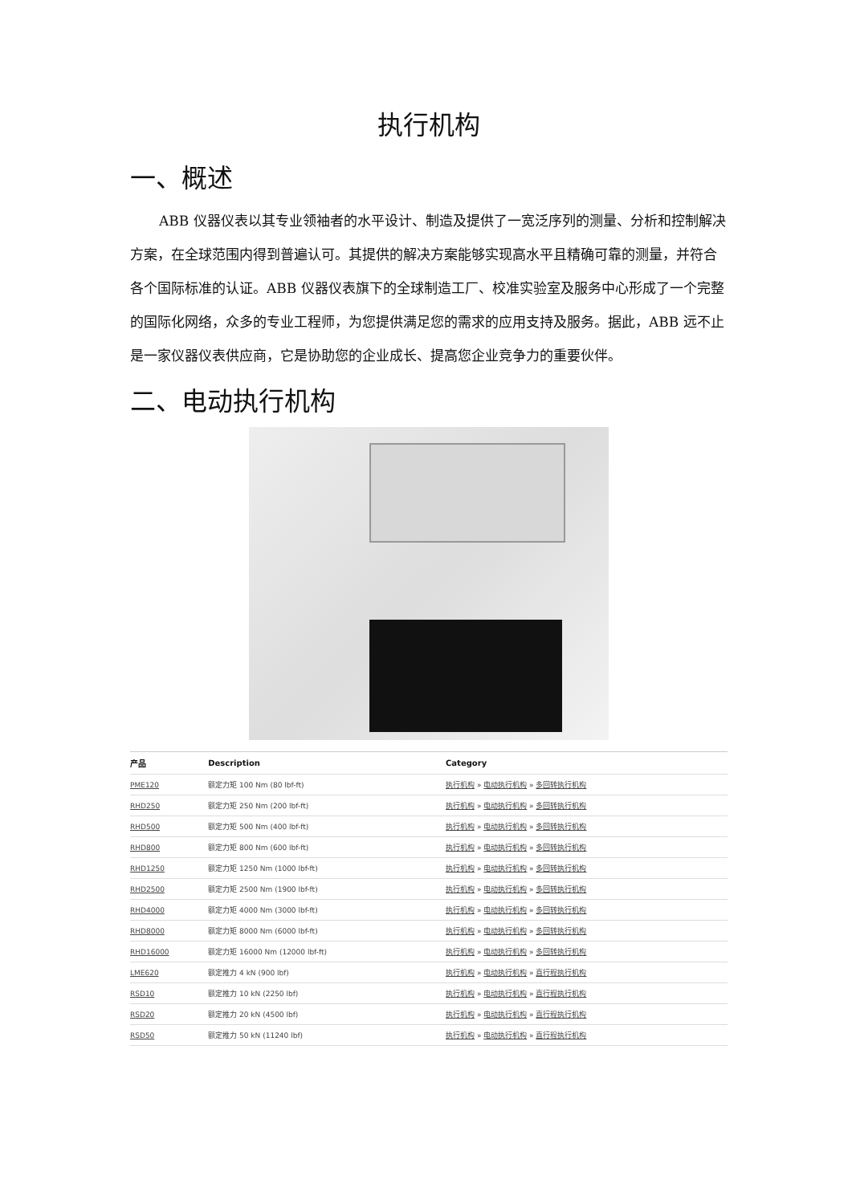执行机构
一、概述
ABB 仪器仪表以其专业领袖者的水平设计、制造及提供了一宽泛序列的测量、分析和控制解决方案，在全球范围内得到普遍认可。其提供的解决方案能够实现高水平且精确可靠的测量，并符合各个国际标准的认证。ABB 仪器仪表旗下的全球制造工厂、校准实验室及服务中心形成了一个完整的国际化网络，众多的专业工程师，为您提供满足您的需求的应用支持及服务。据此，ABB 远不止是一家仪器仪表供应商，它是协助您的企业成长、提高您企业竞争力的重要伙伴。
二、电动执行机构
| 产品 | Description | Category |
| --- | --- | --- |
| PME120 | 额定力矩 100 Nm (80 lbf-ft) | 执行机构 » 电动执行机构 » 多回转执行机构 |
| RHD250 | 额定力矩 250 Nm (200 lbf-ft) | 执行机构 » 电动执行机构 » 多回转执行机构 |
| RHD500 | 额定力矩 500 Nm (400 lbf-ft) | 执行机构 » 电动执行机构 » 多回转执行机构 |
| RHD800 | 额定力矩 800 Nm (600 lbf-ft) | 执行机构 » 电动执行机构 » 多回转执行机构 |
| RHD1250 | 额定力矩 1250 Nm (1000 lbf-ft) | 执行机构 » 电动执行机构 » 多回转执行机构 |
| RHD2500 | 额定力矩 2500 Nm (1900 lbf-ft) | 执行机构 » 电动执行机构 » 多回转执行机构 |
| RHD4000 | 额定力矩 4000 Nm (3000 lbf-ft) | 执行机构 » 电动执行机构 » 多回转执行机构 |
| RHD8000 | 额定力矩 8000 Nm (6000 lbf-ft) | 执行机构 » 电动执行机构 » 多回转执行机构 |
| RHD16000 | 额定力矩 16000 Nm (12000 lbf-ft) | 执行机构 » 电动执行机构 » 多回转执行机构 |
| LME620 | 额定推力 4 kN (900 lbf) | 执行机构 » 电动执行机构 » 直行程执行机构 |
| RSD10 | 额定推力 10 kN (2250 lbf) | 执行机构 » 电动执行机构 » 直行程执行机构 |
| RSD20 | 额定推力 20 kN (4500 lbf) | 执行机构 » 电动执行机构 » 直行程执行机构 |
| RSD50 | 额定推力 50 kN (11240 lbf) | 执行机构 » 电动执行机构 » 直行程执行机构 |